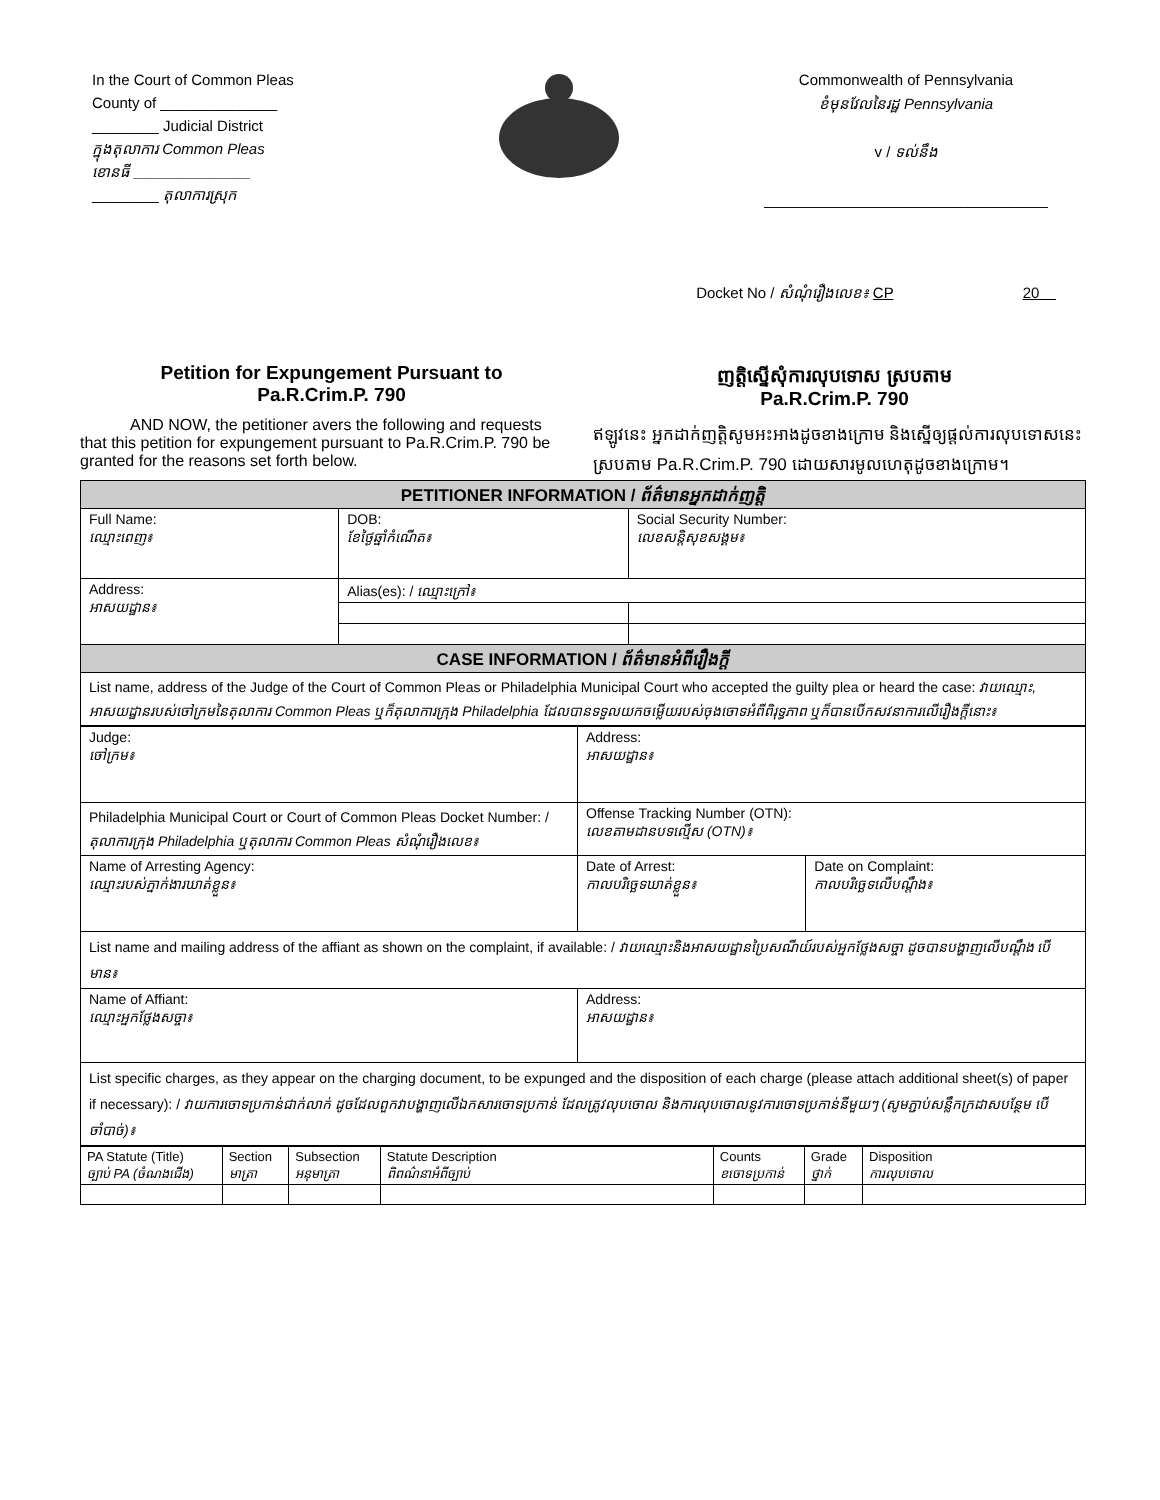In the Court of Common Pleas
County of ______________
________ Judicial District
ក្នុងតុលាការ Common Pleas
ខោនធី ______________
________ តុលាការស្រុក
Commonwealth of Pennsylvania
ខំមុនវែលនៃរដ្ឋ Pennsylvania
v / ទល់នឹង
__________________________________
Docket No / សំណុំរឿងលេខ៖ CP 20
Petition for Expungement Pursuant to
Pa.R.Crim.P. 790
AND NOW, the petitioner avers the following and requests that this petition for expungement pursuant to Pa.R.Crim.P. 790 be granted for the reasons set forth below.
ញត្តិស្នើសុំការលុបទោស ស្របតាម
Pa.R.Crim.P. 790
ឥឡូវនេះ អ្នកដាក់ញត្តិសូមអះអាងដូចខាងក្រោម និងស្នើឲ្យផ្តល់ការលុបទោសនេះ ស្របតាម Pa.R.Crim.P. 790 ដោយសារមូលហេតុដូចខាងក្រោម។
| PETITIONER INFORMATION / ព័ត៌មានអ្នកដាក់ញត្តិ | | | |
| --- | --- | --- | --- |
| Full Name: ឈ្មោះពេញ៖ | DOB: ខែថ្ងៃឆ្នាំកំណើត៖ | Social Security Number: លេខសន្តិសុខសង្គម៖ | |
| Address: អាសយដ្ឋាន៖ | Alias(es): / ឈ្មោះក្រៅ៖ | | |
| CASE INFORMATION / ព័ត៌មានអំពីរឿងក្តី | | | |
| List name, address of the Judge of the Court of Common Pleas or Philadelphia Municipal Court who accepted the guilty plea or heard the case: វាយឈ្មោះ, អាសយដ្ឋានរបស់ចៅក្រមនៃតុលាការ Common Pleas ឬក៏តុលាការក្រុង Philadelphia ដែលបានទទួលយកចម្លើយរបស់ចុងចោទអំពីពិរុទ្ធភាព ឬក៏បានបើកសវនាការលើរឿងក្តីនោះ៖ | | | |
| Judge: ចៅក្រម៖ | Address: អាសយដ្ឋាន៖ | |
| Philadelphia Municipal Court or Court of Common Pleas Docket Number: / តុលាការក្រុង Philadelphia ឬតុលាការ Common Pleas សំណុំរឿងលេខ៖ | Offense Tracking Number (OTN): លេខតាមដានបទល្មើស (OTN)៖ | |
| Name of Arresting Agency: ឈ្មោះរបស់ភ្នាក់ងារឃាត់ខ្លួន៖ | Date of Arrest: កាលបរិច្ឆេទឃាត់ខ្លួន៖ | Date on Complaint: កាលបរិច្ឆេទលើបណ្តឹង៖ |
| List name and mailing address of the affiant as shown on the complaint, if available: / វាយឈ្មោះនិងអាសយដ្ឋានប្រៃសណីយ៍របស់អ្នកថ្លែងសច្ចា ដូចបានបង្ហាញលើបណ្តឹង បើមាន៖ | | |
| Name of Affiant: ឈ្មោះអ្នកថ្លែងសច្ចា៖ | Address: អាសយដ្ឋាន៖ | |
| List specific charges, as they appear on the charging document, to be expunged and the disposition of each charge (please attach additional sheet(s) of paper if necessary): / វាយការចោទប្រកាន់ជាក់លាក់ ដូចដែលពួកវាបង្ហាញលើឯកសារចោទប្រកាន់ ដែលត្រូវលុបចោល និងការលុបចោលនូវការចោទប្រកាន់នីមួយៗ (សូមភ្ជាប់សន្លឹកក្រដាសបន្ថែម បើចាំបាច់)៖ | | |
| PA Statute (Title) ច្បាប់ PA (ចំណងជើង) | Section មាត្រា | Subsection អនុមាត្រា | Statute Description ពិពណ៌នាអំពីច្បាប់ | Counts ខចោទប្រកាន់ | Grade ថ្នាក់ | Disposition ការលុបចោល |